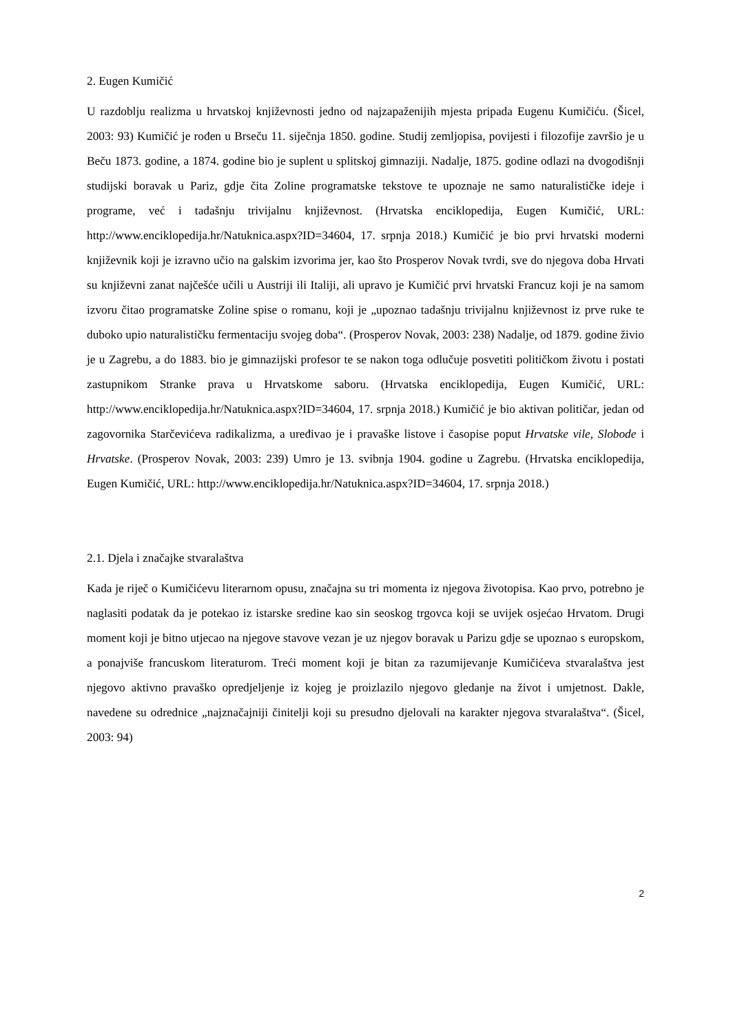2. Eugen Kumičić
U razdoblju realizma u hrvatskoj književnosti jedno od najzapaženijih mjesta pripada Eugenu Kumičiću. (Šicel, 2003: 93) Kumičić je rođen u Brseču 11. siječnja 1850. godine. Studij zemljopisa, povijesti i filozofije završio je u Beču 1873. godine, a 1874. godine bio je suplent u splitskoj gimnaziji. Nadalje, 1875. godine odlazi na dvogodišnji studijski boravak u Pariz, gdje čita Zoline programatske tekstove te upoznaje ne samo naturalističke ideje i programe, već i tadašnju trivijalnu književnost. (Hrvatska enciklopedija, Eugen Kumičić, URL: http://www.enciklopedija.hr/Natuknica.aspx?ID=34604, 17. srpnja 2018.) Kumičić je bio prvi hrvatski moderni književnik koji je izravno učio na galskim izvorima jer, kao što Prosperov Novak tvrdi, sve do njegova doba Hrvati su književni zanat najčešće učili u Austriji ili Italiji, ali upravo je Kumičić prvi hrvatski Francuz koji je na samom izvoru čitao programatske Zoline spise o romanu, koji je „upoznao tadašnju trivijalnu književnost iz prve ruke te duboko upio naturalističku fermentaciju svojeg doba“. (Prosperov Novak, 2003: 238) Nadalje, od 1879. godine živio je u Zagrebu, a do 1883. bio je gimnazijski profesor te se nakon toga odlučuje posvetiti političkom životu i postati zastupnikom Stranke prava u Hrvatskome saboru. (Hrvatska enciklopedija, Eugen Kumičić, URL: http://www.enciklopedija.hr/Natuknica.aspx?ID=34604, 17. srpnja 2018.) Kumičić je bio aktivan političar, jedan od zagovornika Starčevićeva radikalizma, a uređivao je i pravaške listove i časopise poput Hrvatske vile, Slobode i Hrvatske. (Prosperov Novak, 2003: 239) Umro je 13. svibnja 1904. godine u Zagrebu. (Hrvatska enciklopedija, Eugen Kumičić, URL: http://www.enciklopedija.hr/Natuknica.aspx?ID=34604, 17. srpnja 2018.)
2.1. Djela i značajke stvaralaštva
Kada je riječ o Kumičićevu literarnom opusu, značajna su tri momenta iz njegova životopisa. Kao prvo, potrebno je naglasiti podatak da je potekao iz istarske sredine kao sin seoskog trgovca koji se uvijek osjećao Hrvatom. Drugi moment koji je bitno utjecao na njegove stavove vezan je uz njegov boravak u Parizu gdje se upoznao s europskom, a ponajviše francuskom literaturom. Treći moment koji je bitan za razumijevanje Kumičićeva stvaralaštva jest njegovo aktivno pravaško opredjeljenje iz kojeg je proizlazilo njegovo gledanje na život i umjetnost. Dakle, navedene su odrednice „najznačajniji činitelji koji su presudno djelovali na karakter njegova stvaralaštva“. (Šicel, 2003: 94)
2